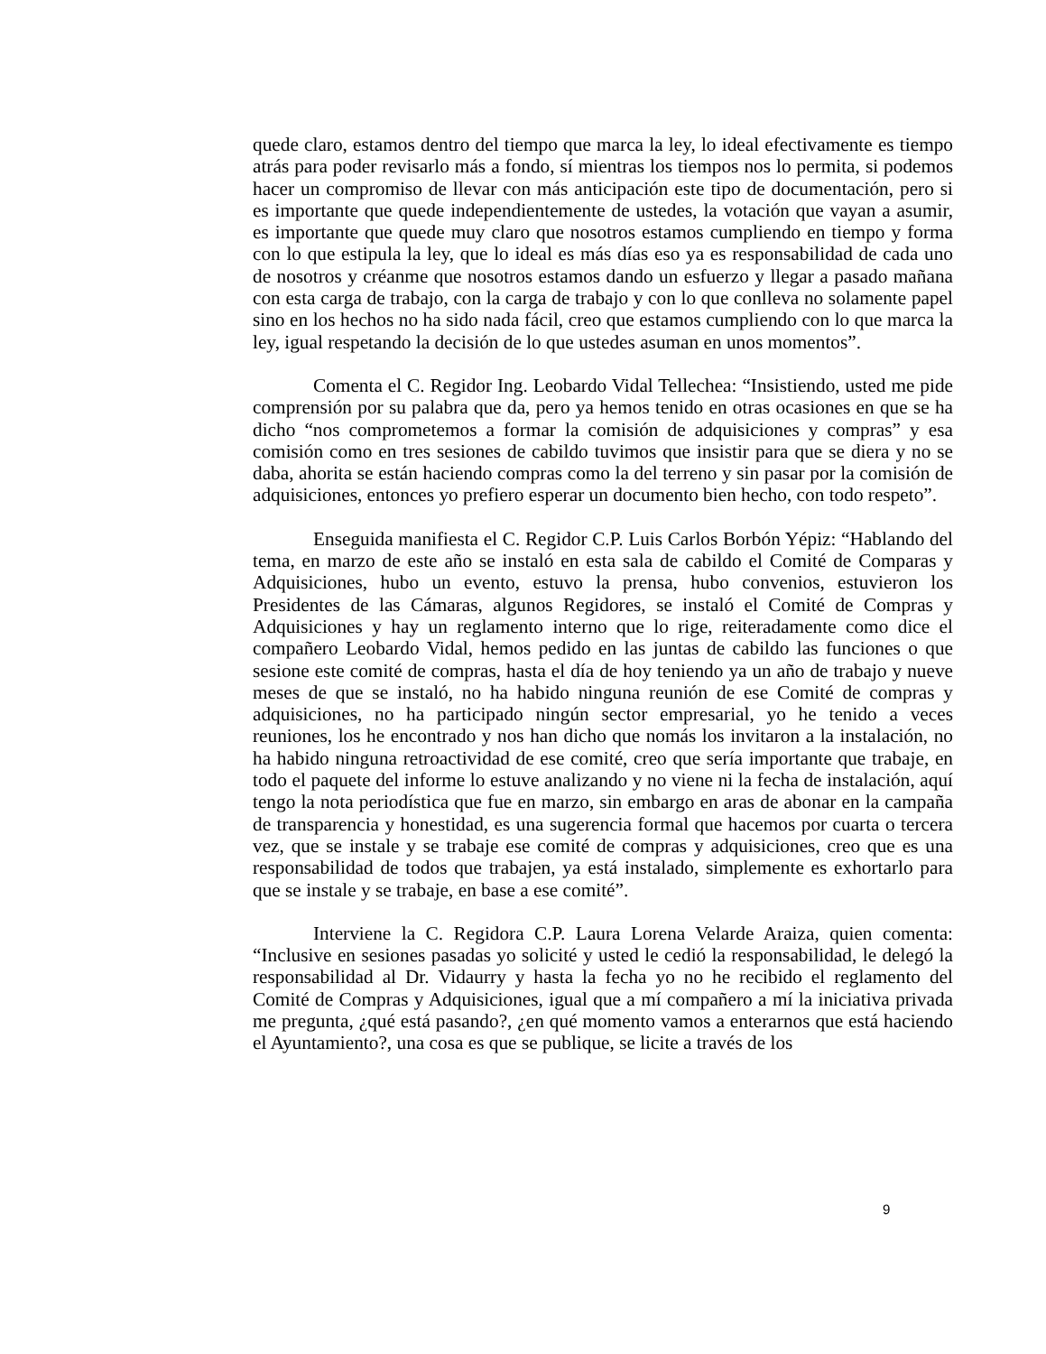quede claro, estamos dentro del tiempo que marca la ley, lo ideal efectivamente es tiempo atrás para poder revisarlo más a fondo, sí mientras los tiempos nos lo permita, si podemos hacer un compromiso de llevar con más anticipación este tipo de documentación, pero si es importante que quede independientemente de ustedes, la votación que vayan a asumir, es importante que quede muy claro que nosotros estamos cumpliendo en tiempo y forma con lo que estipula la ley, que lo ideal es más días eso ya es responsabilidad de cada uno de nosotros y créanme que nosotros estamos dando un esfuerzo y llegar a pasado mañana con esta carga de trabajo, con la carga de trabajo y con lo que conlleva no solamente papel sino en los hechos no ha sido nada fácil, creo que estamos cumpliendo con lo que marca la ley, igual respetando la decisión de lo que ustedes asuman en unos momentos”.
Comenta el C. Regidor Ing. Leobardo Vidal Tellechea: “Insistiendo, usted me pide comprensión por su palabra que da, pero ya hemos tenido en otras ocasiones en que se ha dicho “nos comprometemos a formar la comisión de adquisiciones y compras” y esa comisión como en tres sesiones de cabildo tuvimos que insistir para que se diera y no se daba, ahorita se están haciendo compras como la del terreno y sin pasar por la comisión de adquisiciones, entonces yo prefiero esperar un documento bien hecho, con todo respeto”.
Enseguida manifiesta el C. Regidor C.P. Luis Carlos Borbón Yépiz: “Hablando del tema, en marzo de este año se instaló en esta sala de cabildo el Comité de Comparas y Adquisiciones, hubo un evento, estuvo la prensa, hubo convenios, estuvieron los Presidentes de las Cámaras, algunos Regidores, se instaló el Comité de Compras y Adquisiciones y hay un reglamento interno que lo rige, reiteradamente como dice el compañero Leobardo Vidal, hemos pedido en las juntas de cabildo las funciones o que sesione este comité de compras, hasta el día de hoy teniendo ya un año de trabajo y nueve meses de que se instaló, no ha habido ninguna reunión de ese Comité de compras y adquisiciones, no ha participado ningún sector empresarial, yo he tenido a veces reuniones, los he encontrado y nos han dicho que nomás los invitaron a la instalación, no ha habido ninguna retroactividad de ese comité, creo que sería importante que trabaje, en todo el paquete del informe lo estuve analizando y no viene ni la fecha de instalación, aquí tengo la nota periodística que fue en marzo, sin embargo en aras de abonar en la campaña de transparencia y honestidad, es una sugerencia formal que hacemos por cuarta o tercera vez, que se instale y se trabaje ese comité de compras y adquisiciones, creo que es una responsabilidad de todos que trabajen, ya está instalado, simplemente es exhortarlo para que se instale y se trabaje, en base a ese comité”.
Interviene la C. Regidora C.P. Laura Lorena Velarde Araiza, quien comenta: “Inclusive en sesiones pasadas yo solicité y usted le cedió la responsabilidad, le delegó la responsabilidad al Dr. Vidaurry y hasta la fecha yo no he recibido el reglamento del Comité de Compras y Adquisiciones, igual que a mí compañero a mí la iniciativa privada me pregunta, ¿qué está pasando?, ¿en qué momento vamos a enterarnos que está haciendo el Ayuntamiento?, una cosa es que se publique, se licite a través de los
9